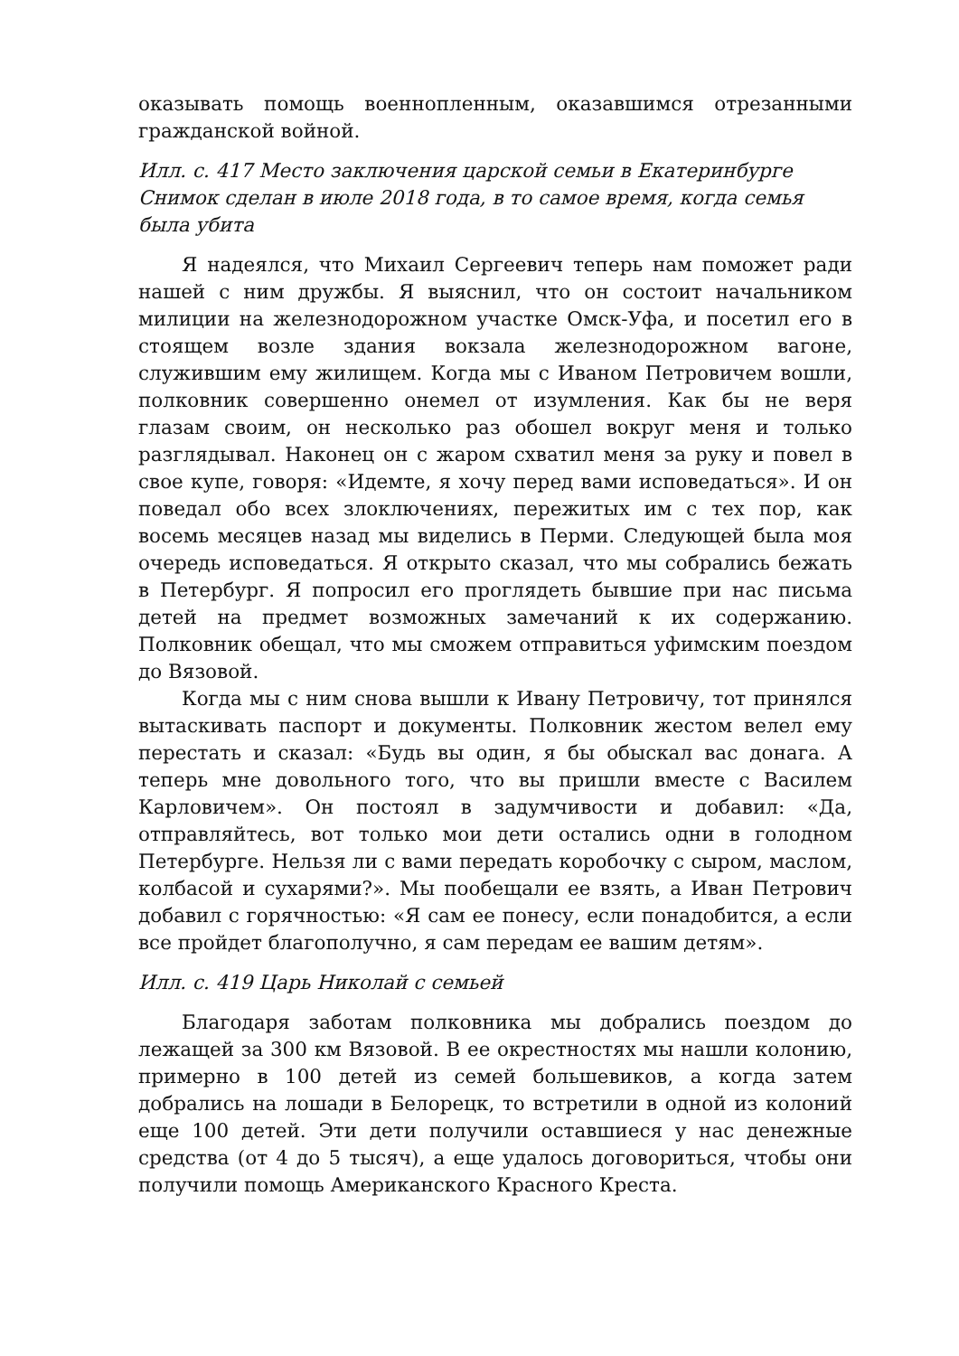оказывать помощь военнопленным, оказавшимся отрезанными гражданской войной.
Илл. с. 417 Место заключения царской семьи в Екатеринбурге
Снимок сделан в июле 2018 года, в то самое время, когда семья была убита
Я надеялся, что Михаил Сергеевич теперь нам поможет ради нашей с ним дружбы. Я выяснил, что он состоит начальником милиции на железнодорожном участке Омск-Уфа, и посетил его в стоящем возле здания вокзала железнодорожном вагоне, служившим ему жилищем. Когда мы с Иваном Петровичем вошли, полковник совершенно онемел от изумления. Как бы не веря глазам своим, он несколько раз обошел вокруг меня и только разглядывал. Наконец он с жаром схватил меня за руку и повел в свое купе, говоря: «Идемте, я хочу перед вами исповедаться». И он поведал обо всех злоключениях, пережитых им с тех пор, как восемь месяцев назад мы виделись в Перми. Следующей была моя очередь исповедаться. Я открыто сказал, что мы собрались бежать в Петербург. Я попросил его проглядеть бывшие при нас письма детей на предмет возможных замечаний к их содержанию. Полковник обещал, что мы сможем отправиться уфимским поездом до Вязовой.
Когда мы с ним снова вышли к Ивану Петровичу, тот принялся вытаскивать паспорт и документы. Полковник жестом велел ему перестать и сказал: «Будь вы один, я бы обыскал вас донага. А теперь мне довольного того, что вы пришли вместе с Василем Карловичем». Он постоял в задумчивости и добавил: «Да, отправляйтесь, вот только мои дети остались одни в голодном Петербурге. Нельзя ли с вами передать коробочку с сыром, маслом, колбасой и сухарями?». Мы пообещали ее взять, а Иван Петрович добавил с горячностью: «Я сам ее понесу, если понадобится, а если все пройдет благополучно, я сам передам ее вашим детям».
Илл. с. 419 Царь Николай с семьей
Благодаря заботам полковника мы добрались поездом до лежащей за 300 км Вязовой. В ее окрестностях мы нашли колонию, примерно в 100 детей из семей большевиков, а когда затем добрались на лошади в Белорецк, то встретили в одной из колоний еще 100 детей. Эти дети получили оставшиеся у нас денежные средства (от 4 до 5 тысяч), а еще удалось договориться, чтобы они получили помощь Американского Красного Креста.